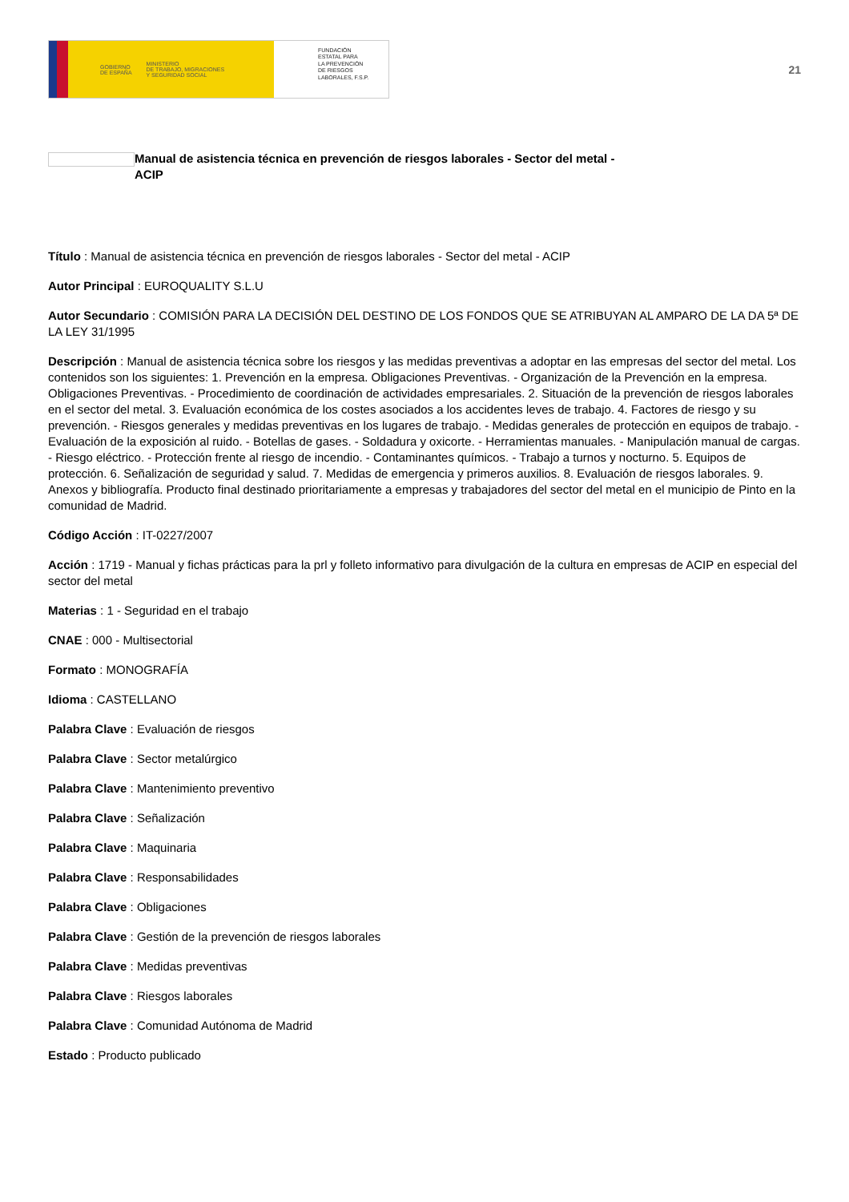GOBIERNO
DE ESPAÑA MINISTERIO
DE TRABAJO, MIGRACIONES
Y SEGURIDAD SOCIAL
FUNDACIÓN
ESTATAL PARA
LA PREVENCIÓN
DE RIESGOS
LABORALES, F.S.P.
21
Manual de asistencia técnica en prevención de riesgos laborales - Sector del metal -
ACIP
Título : Manual de asistencia técnica en prevención de riesgos laborales - Sector del metal - ACIP
Autor Principal : EUROQUALITY S.L.U
Autor Secundario : COMISIÓN PARA LA DECISIÓN DEL DESTINO DE LOS FONDOS QUE SE ATRIBUYAN AL AMPARO DE LA DA 5ª DE LA LEY 31/1995
Descripción : Manual de asistencia técnica sobre los riesgos y las medidas preventivas a adoptar en las empresas del sector del metal. Los contenidos son los siguientes: 1. Prevención en la empresa. Obligaciones Preventivas. - Organización de la Prevención en la empresa. Obligaciones Preventivas. - Procedimiento de coordinación de actividades empresariales. 2. Situación de la prevención de riesgos laborales en el sector del metal. 3. Evaluación económica de los costes asociados a los accidentes leves de trabajo. 4. Factores de riesgo y su prevención. - Riesgos generales y medidas preventivas en los lugares de trabajo. - Medidas generales de protección en equipos de trabajo. - Evaluación de la exposición al ruido. - Botellas de gases. - Soldadura y oxicorte. - Herramientas manuales. - Manipulación manual de cargas. - Riesgo eléctrico. - Protección frente al riesgo de incendio. - Contaminantes químicos. - Trabajo a turnos y nocturno. 5. Equipos de protección. 6. Señalización de seguridad y salud. 7. Medidas de emergencia y primeros auxilios. 8. Evaluación de riesgos laborales. 9. Anexos y bibliografía. Producto final destinado prioritariamente a empresas y trabajadores del sector del metal en el municipio de Pinto en la comunidad de Madrid.
Código Acción : IT-0227/2007
Acción : 1719 - Manual y fichas prácticas para la prl y folleto informativo para divulgación de la cultura en empresas de ACIP en especial del sector del metal
Materias : 1 - Seguridad en el trabajo
CNAE : 000 - Multisectorial
Formato : MONOGRAFÍA
Idioma : CASTELLANO
Palabra Clave : Evaluación de riesgos
Palabra Clave : Sector metalúrgico
Palabra Clave : Mantenimiento preventivo
Palabra Clave : Señalización
Palabra Clave : Maquinaria
Palabra Clave : Responsabilidades
Palabra Clave : Obligaciones
Palabra Clave : Gestión de la prevención de riesgos laborales
Palabra Clave : Medidas preventivas
Palabra Clave : Riesgos laborales
Palabra Clave : Comunidad Autónoma de Madrid
Estado : Producto publicado